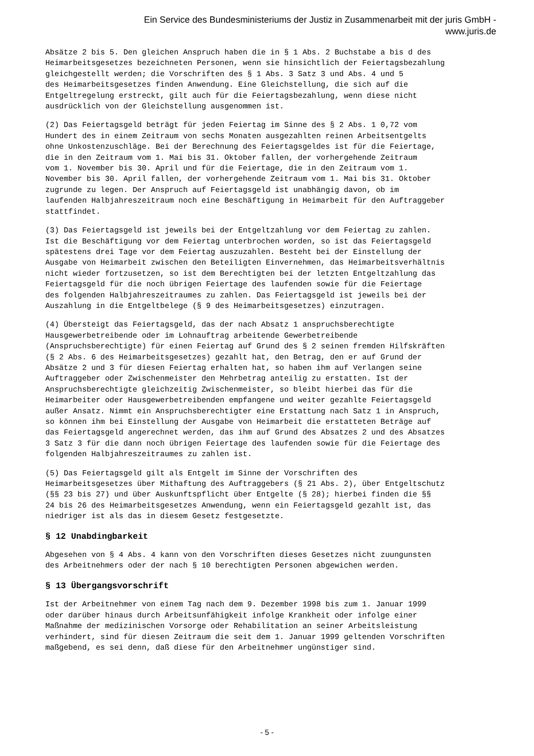Ein Service des Bundesministeriums der Justiz in Zusammenarbeit mit der juris GmbH -
www.juris.de
Absätze 2 bis 5. Den gleichen Anspruch haben die in § 1 Abs. 2 Buchstabe a bis d des Heimarbeitsgesetzes bezeichneten Personen, wenn sie hinsichtlich der Feiertagsbezahlung gleichgestellt werden; die Vorschriften des § 1 Abs. 3 Satz 3 und Abs. 4 und 5 des Heimarbeitsgesetzes finden Anwendung. Eine Gleichstellung, die sich auf die Entgeltregelung erstreckt, gilt auch für die Feiertagsbezahlung, wenn diese nicht ausdrücklich von der Gleichstellung ausgenommen ist.
(2) Das Feiertagsgeld beträgt für jeden Feiertag im Sinne des § 2 Abs. 1 0,72 vom Hundert des in einem Zeitraum von sechs Monaten ausgezahlten reinen Arbeitsentgelts ohne Unkostenzuschläge. Bei der Berechnung des Feiertagsgeldes ist für die Feiertage, die in den Zeitraum vom 1. Mai bis 31. Oktober fallen, der vorhergehende Zeitraum vom 1. November bis 30. April und für die Feiertage, die in den Zeitraum vom 1. November bis 30. April fallen, der vorhergehende Zeitraum vom 1. Mai bis 31. Oktober zugrunde zu legen. Der Anspruch auf Feiertagsgeld ist unabhängig davon, ob im laufenden Halbjahreszeitraum noch eine Beschäftigung in Heimarbeit für den Auftraggeber stattfindet.
(3) Das Feiertagsgeld ist jeweils bei der Entgeltzahlung vor dem Feiertag zu zahlen. Ist die Beschäftigung vor dem Feiertag unterbrochen worden, so ist das Feiertagsgeld spätestens drei Tage vor dem Feiertag auszuzahlen. Besteht bei der Einstellung der Ausgabe von Heimarbeit zwischen den Beteiligten Einvernehmen, das Heimarbeitsverhältnis nicht wieder fortzusetzen, so ist dem Berechtigten bei der letzten Entgeltzahlung das Feiertagsgeld für die noch übrigen Feiertage des laufenden sowie für die Feiertage des folgenden Halbjahreszeitraumes zu zahlen. Das Feiertagsgeld ist jeweils bei der Auszahlung in die Entgeltbelege (§ 9 des Heimarbeitsgesetzes) einzutragen.
(4) Übersteigt das Feiertagsgeld, das der nach Absatz 1 anspruchsberechtigte Hausgewerbetreibende oder im Lohnauftrag arbeitende Gewerbetreibende (Anspruchsberechtigte) für einen Feiertag auf Grund des § 2 seinen fremden Hilfskräften (§ 2 Abs. 6 des Heimarbeitsgesetzes) gezahlt hat, den Betrag, den er auf Grund der Absätze 2 und 3 für diesen Feiertag erhalten hat, so haben ihm auf Verlangen seine Auftraggeber oder Zwischenmeister den Mehrbetrag anteilig zu erstatten. Ist der Anspruchsberechtigte gleichzeitig Zwischenmeister, so bleibt hierbei das für die Heimarbeiter oder Hausgewerbetreibenden empfangene und weiter gezahlte Feiertagsgeld außer Ansatz. Nimmt ein Anspruchsberechtigter eine Erstattung nach Satz 1 in Anspruch, so können ihm bei Einstellung der Ausgabe von Heimarbeit die erstatteten Beträge auf das Feiertagsgeld angerechnet werden, das ihm auf Grund des Absatzes 2 und des Absatzes 3 Satz 3 für die dann noch übrigen Feiertage des laufenden sowie für die Feiertage des folgenden Halbjahreszeitraumes zu zahlen ist.
(5) Das Feiertagsgeld gilt als Entgelt im Sinne der Vorschriften des Heimarbeitsgesetzes über Mithaftung des Auftraggebers (§ 21 Abs. 2), über Entgeltschutz (§§ 23 bis 27) und über Auskunftspflicht über Entgelte (§ 28); hierbei finden die §§ 24 bis 26 des Heimarbeitsgesetzes Anwendung, wenn ein Feiertagsgeld gezahlt ist, das niedriger ist als das in diesem Gesetz festgesetzte.
§ 12 Unabdingbarkeit
Abgesehen von § 4 Abs. 4 kann von den Vorschriften dieses Gesetzes nicht zuungunsten des Arbeitnehmers oder der nach § 10 berechtigten Personen abgewichen werden.
§ 13 Übergangsvorschrift
Ist der Arbeitnehmer von einem Tag nach dem 9. Dezember 1998 bis zum 1. Januar 1999 oder darüber hinaus durch Arbeitsunfähigkeit infolge Krankheit oder infolge einer Maßnahme der medizinischen Vorsorge oder Rehabilitation an seiner Arbeitsleistung verhindert, sind für diesen Zeitraum die seit dem 1. Januar 1999 geltenden Vorschriften maßgebend, es sei denn, daß diese für den Arbeitnehmer ungünstiger sind.
- 5 -